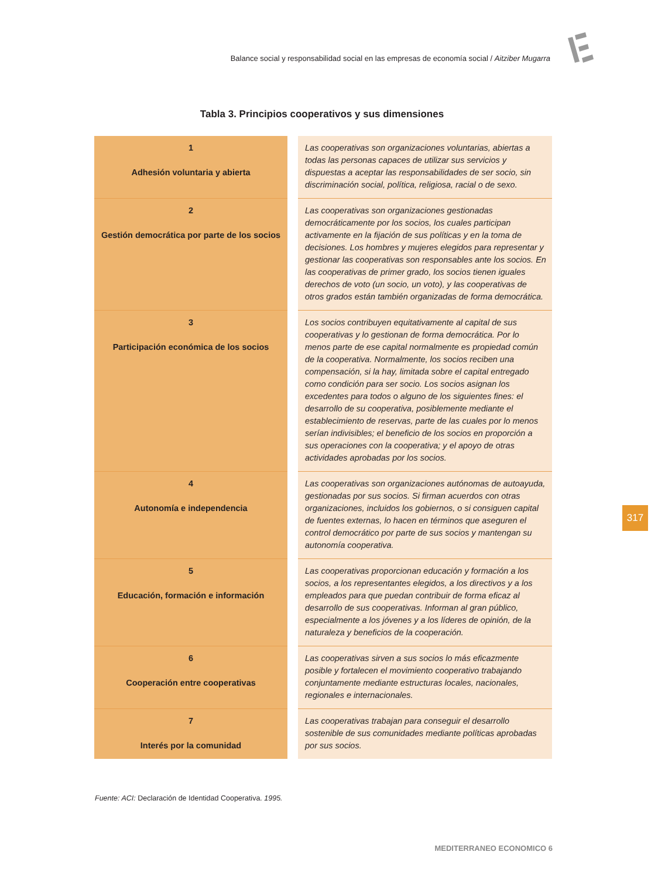Balance social y responsabilidad social en las empresas de economía social / Aitziber Mugarra
Tabla 3. Principios cooperativos y sus dimensiones
| 1 Adhesión voluntaria y abierta | | Las cooperativas son organizaciones voluntarias, abiertas a todas las personas capaces de utilizar sus servicios y dispuestas a aceptar las responsabilidades de ser socio, sin discriminación social, política, religiosa, racial o de sexo. |
| 2 Gestión democrática por parte de los socios | | Las cooperativas son organizaciones gestionadas democráticamente por los socios, los cuales participan activamente en la fijación de sus políticas y en la toma de decisiones. Los hombres y mujeres elegidos para representar y gestionar las cooperativas son responsables ante los socios. En las cooperativas de primer grado, los socios tienen iguales derechos de voto (un socio, un voto), y las cooperativas de otros grados están también organizadas de forma democrática. |
| 3 Participación económica de los socios | | Los socios contribuyen equitativamente al capital de sus cooperativas y lo gestionan de forma democrática. Por lo menos parte de ese capital normalmente es propiedad común de la cooperativa. Normalmente, los socios reciben una compensación, si la hay, limitada sobre el capital entregado como condición para ser socio. Los socios asignan los excedentes para todos o alguno de los siguientes fines: el desarrollo de su cooperativa, posiblemente mediante el establecimiento de reservas, parte de las cuales por lo menos serían indivisibles; el beneficio de los socios en proporción a sus operaciones con la cooperativa; y el apoyo de otras actividades aprobadas por los socios. |
| 4 Autonomía e independencia | | Las cooperativas son organizaciones autónomas de autoayuda, gestionadas por sus socios. Si firman acuerdos con otras organizaciones, incluidos los gobiernos, o si consiguen capital de fuentes externas, lo hacen en términos que aseguren el control democrático por parte de sus socios y mantengan su autonomía cooperativa. |
| 5 Educación, formación e información | | Las cooperativas proporcionan educación y formación a los socios, a los representantes elegidos, a los directivos y a los empleados para que puedan contribuir de forma eficaz al desarrollo de sus cooperativas. Informan al gran público, especialmente a los jóvenes y a los líderes de opinión, de la naturaleza y beneficios de la cooperación. |
| 6 Cooperación entre cooperativas | | Las cooperativas sirven a sus socios lo más eficazmente posible y fortalecen el movimiento cooperativo trabajando conjuntamente mediante estructuras locales, nacionales, regionales e internacionales. |
| 7 Interés por la comunidad | | Las cooperativas trabajan para conseguir el desarrollo sostenible de sus comunidades mediante políticas aprobadas por sus socios. |
Fuente: ACI: Declaración de Identidad Cooperativa. 1995.
317
MEDITERRANEO ECONOMICO 6